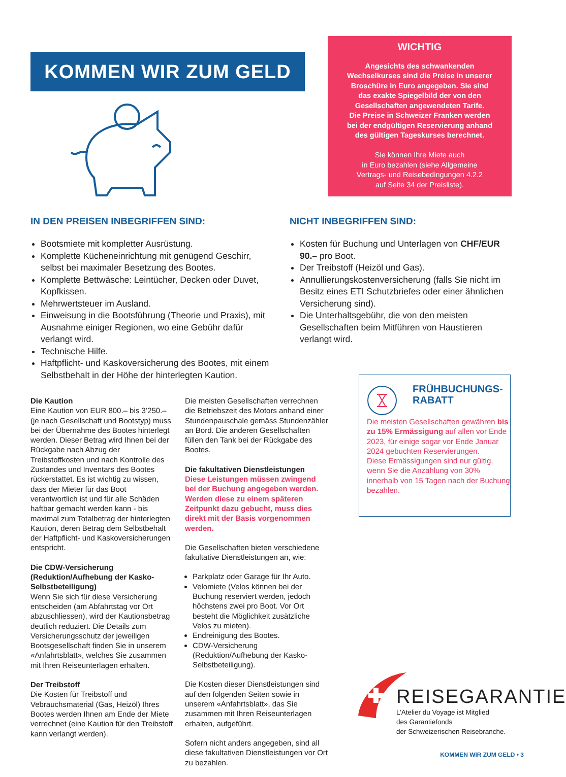KOMMEN WIR ZUM GELD
WICHTIG
Angesichts des schwankenden
Wechselkurses sind die Preise in unserer
Broschüre in Euro angegeben. Sie sind
das exakte Spiegelbild der von den
Gesellschaften angewendeten Tarife.
Die Preise in Schweizer Franken werden
bei der endgültigen Reservierung anhand
des gültigen Tageskurses berechnet.
Sie können Ihre Miete auch
in Euro bezahlen (siehe Allgemeine
Vertrags- und Reisebedingungen 4.2.2
auf Seite 34 der Preisliste).
IN DEN PREISEN INBEGRIFFEN SIND:
Bootsmiete mit kompletter Ausrüstung.
Komplette Kücheneinrichtung mit genügend Geschirr, selbst bei maximaler Besetzung des Bootes.
Komplette Bettwäsche: Leintücher, Decken oder Duvet, Kopfkissen.
Mehrwertsteuer im Ausland.
Einweisung in die Bootsführung (Theorie und Praxis), mit Ausnahme einiger Regionen, wo eine Gebühr dafür verlangt wird.
Technische Hilfe.
Haftpflicht- und Kaskoversicherung des Bootes, mit einem Selbstbehalt in der Höhe der hinterlegten Kaution.
NICHT INBEGRIFFEN SIND:
Kosten für Buchung und Unterlagen von CHF/EUR 90.– pro Boot.
Der Treibstoff (Heizöl und Gas).
Annullierungskostenversicherung (falls Sie nicht im Besitz eines ETI Schutzbriefes oder einer ähnlichen Versicherung sind).
Die Unterhaltsgebühr, die von den meisten Gesellschaften beim Mitführen von Haustieren verlangt wird.
Die Kaution
Eine Kaution von EUR 800.– bis 3’250.– (je nach Gesellschaft und Bootstyp) muss bei der Übernahme des Bootes hinterlegt werden. Dieser Betrag wird Ihnen bei der Rückgabe nach Abzug der Treibstoffkosten und nach Kontrolle des Zustandes und Inventars des Bootes rückerstattet. Es ist wichtig zu wissen, dass der Mieter für das Boot verantwortlich ist und für alle Schäden haftbar gemacht werden kann - bis maximal zum Totalbetrag der hinterlegten Kaution, deren Betrag dem Selbstbehalt der Haftpflicht- und Kaskoversicherungen entspricht.
Die CDW-Versicherung (Reduktion/Aufhebung der Kasko-Selbstbeteiligung)
Wenn Sie sich für diese Versicherung entscheiden (am Abfahrtstag vor Ort abzuschliessen), wird der Kautionsbetrag deutlich reduziert. Die Details zum Versicherungsschutz der jeweiligen Bootsgesellschaft finden Sie in unserem «Anfahrtsblatt», welches Sie zusammen mit Ihren Reiseunterlagen erhalten.
Der Treibstoff
Die Kosten für Treibstoff und Vebrauchsmaterial (Gas, Heizöl) Ihres Bootes werden Ihnen am Ende der Miete verrechnet (eine Kaution für den Treibstoff kann verlangt werden).
Die meisten Gesellschaften verrechnen die Betriebszeit des Motors anhand einer Stundenpauschale gemäss Stundenzähler an Bord. Die anderen Gesellschaften füllen den Tank bei der Rückgabe des Bootes.
Die fakultativen Dienstleistungen
Diese Leistungen müssen zwingend bei der Buchung angegeben werden. Werden diese zu einem späteren Zeitpunkt dazu gebucht, muss dies direkt mit der Basis vorgenommen werden.
Die Gesellschaften bieten verschiedene fakultative Dienstleistungen an, wie:
Parkplatz oder Garage für Ihr Auto.
Velomiete (Velos können bei der Buchung reserviert werden, jedoch höchstens zwei pro Boot. Vor Ort besteht die Möglichkeit zusätzliche Velos zu mieten).
Endreinigung des Bootes.
CDW-Versicherung (Reduktion/Aufhebung der Kasko-Selbstbeteiligung).
Die Kosten dieser Dienstleistungen sind auf den folgenden Seiten sowie in unserem «Anfahrtsblatt», das Sie zusammen mit Ihren Reiseunterlagen erhalten, aufgeführt.
Sofern nicht anders angegeben, sind all diese fakultativen Dienstleistungen vor Ort zu bezahlen.
FRÜHBUCHUNGS-
RABATT
Die meisten Gesellschaften gewähren bis zu 15% Ermässigung auf allen vor Ende 2023, für einige sogar vor Ende Januar 2024 gebuchten Reservierungen.
Diese Ermässigungen sind nur gültig, wenn Sie die Anzahlung von 30% innerhalb von 15 Tagen nach der Buchung bezahlen.
REISEGARANTIE
L’Atelier du Voyage ist Mitglied
des Garantiefonds
der Schweizerischen Reisebranche.
KOMMEN WIR ZUM GELD • 3